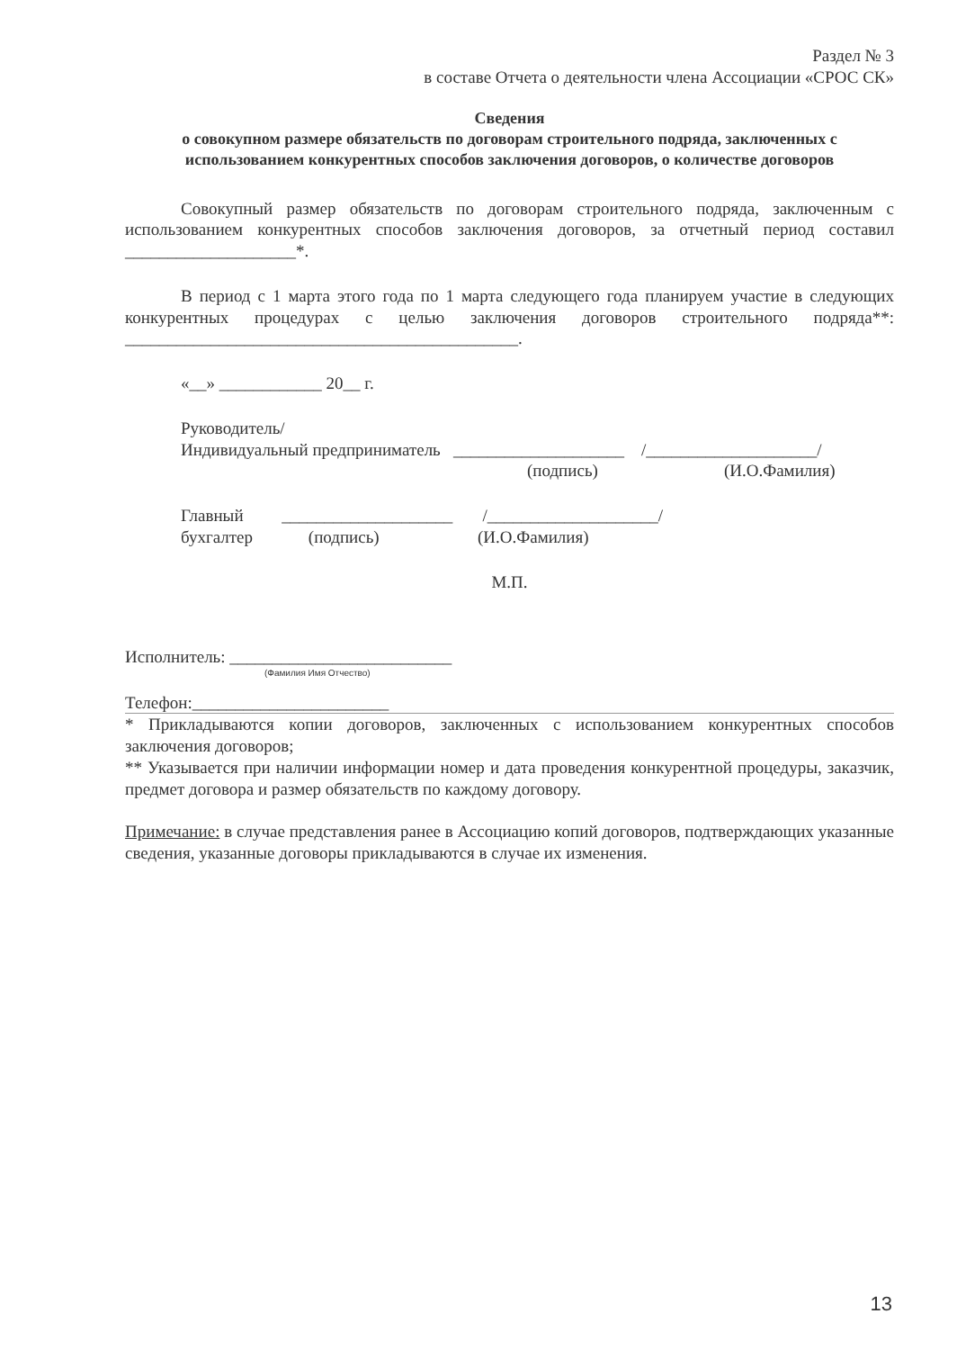Раздел № 3
в составе Отчета о деятельности члена Ассоциации «СРОС СК»
Сведения
о совокупном размере обязательств по договорам строительного подряда, заключенных с использованием конкурентных способов заключения договоров, о количестве договоров
Совокупный размер обязательств по договорам строительного подряда, заключенным с использованием конкурентных способов заключения договоров, за отчетный период составил ____________________*.
В период с 1 марта этого года по 1 марта следующего года планируем участие в следующих конкурентных процедурах с целью заключения договоров строительного подряда**: ______________________________________________.
«__» ____________ 20__ г.
Руководитель/
Индивидуальный предприниматель ____________________ /____________________/
(подпись) (И.О.Фамилия)
Главный ____________________ /____________________/
бухгалтер (подпись) (И.О.Фамилия)
М.П.
Исполнитель: __________________________
(Фамилия Имя Отчество)
Телефон:_______________________
* Прикладываются копии договоров, заключенных с использованием конкурентных способов заключения договоров;
** Указывается при наличии информации номер и дата проведения конкурентной процедуры, заказчик, предмет договора и размер обязательств по каждому договору.
Примечание: в случае представления ранее в Ассоциацию копий договоров, подтверждающих указанные сведения, указанные договоры прикладываются в случае их изменения.
13